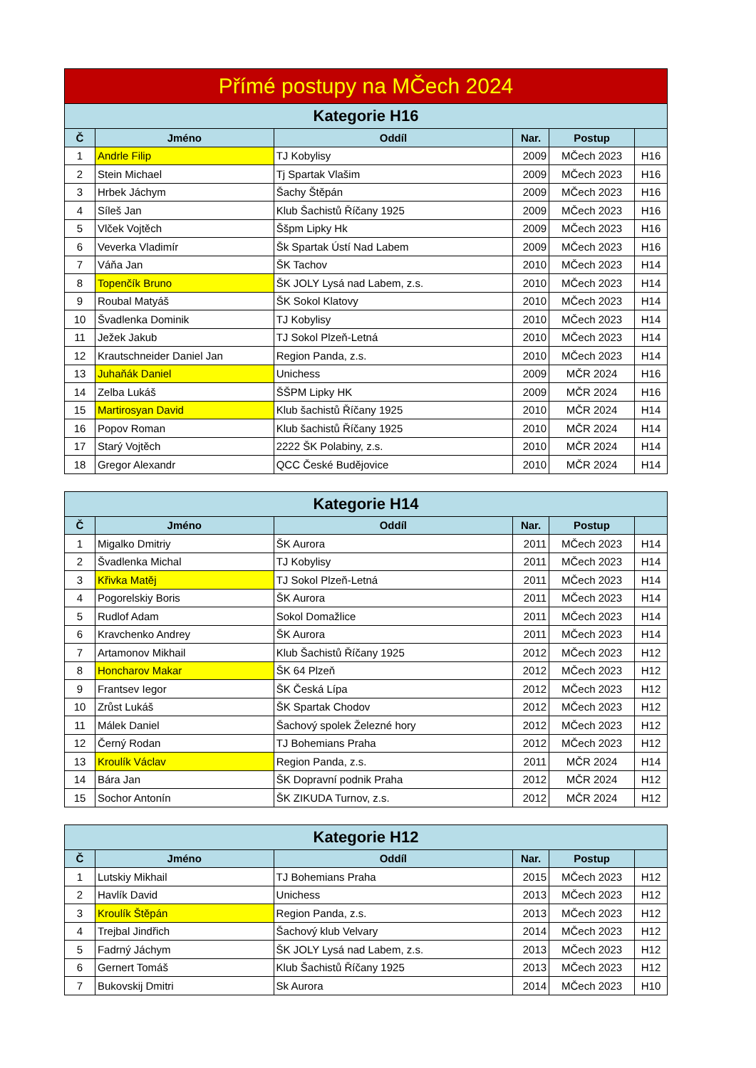| Přímé postupy na MČech 2024 | | | | | |
| --- | --- | --- | --- | --- | --- |
| Kategorie H16 | | | | | |
| Č | Jméno | Oddíl | Nar. | Postup | |
| 1 | Andrle Filip | TJ Kobylisy | 2009 | MČech 2023 | H16 |
| 2 | Stein Michael | Tj Spartak Vlašim | 2009 | MČech 2023 | H16 |
| 3 | Hrbek Jáchym | Šachy Štěpán | 2009 | MČech 2023 | H16 |
| 4 | Síleš Jan | Klub Šachistů Říčany 1925 | 2009 | MČech 2023 | H16 |
| 5 | Vlček Vojtěch | Ššpm Lipky Hk | 2009 | MČech 2023 | H16 |
| 6 | Veverka Vladimír | Šk Spartak Ústí Nad Labem | 2009 | MČech 2023 | H16 |
| 7 | Váňa Jan | ŠK Tachov | 2010 | MČech 2023 | H14 |
| 8 | Topenčík Bruno | ŠK JOLY Lysá nad Labem, z.s. | 2010 | MČech 2023 | H14 |
| 9 | Roubal Matyáš | ŠK Sokol Klatovy | 2010 | MČech 2023 | H14 |
| 10 | Švadlenka Dominik | TJ Kobylisy | 2010 | MČech 2023 | H14 |
| 11 | Ježek Jakub | TJ Sokol Plzeň-Letná | 2010 | MČech 2023 | H14 |
| 12 | Krautschneider Daniel Jan | Region Panda, z.s. | 2010 | MČech 2023 | H14 |
| 13 | Juhaňák Daniel | Unichess | 2009 | MČR 2024 | H16 |
| 14 | Zelba Lukáš | ŠŠPM Lipky HK | 2009 | MČR 2024 | H16 |
| 15 | Martirosyan David | Klub šachistů Říčany 1925 | 2010 | MČR 2024 | H14 |
| 16 | Popov Roman | Klub šachistů Říčany 1925 | 2010 | MČR 2024 | H14 |
| 17 | Starý Vojtěch | 2222 ŠK Polabiny, z.s. | 2010 | MČR 2024 | H14 |
| 18 | Gregor Alexandr | QCC České Budějovice | 2010 | MČR 2024 | H14 |
| Kategorie H14 | | | | | |
| --- | --- | --- | --- | --- | --- |
| Č | Jméno | Oddíl | Nar. | Postup | |
| 1 | Migalko Dmitriy | ŠK Aurora | 2011 | MČech 2023 | H14 |
| 2 | Švadlenka Michal | TJ Kobylisy | 2011 | MČech 2023 | H14 |
| 3 | Křivka Matěj | TJ Sokol Plzeň-Letná | 2011 | MČech 2023 | H14 |
| 4 | Pogorelskiy Boris | ŠK Aurora | 2011 | MČech 2023 | H14 |
| 5 | Rudlof Adam | Sokol Domažlice | 2011 | MČech 2023 | H14 |
| 6 | Kravchenko Andrey | ŠK Aurora | 2011 | MČech 2023 | H14 |
| 7 | Artamonov Mikhail | Klub Šachistů Říčany 1925 | 2012 | MČech 2023 | H12 |
| 8 | Honcharov Makar | ŠK 64 Plzeň | 2012 | MČech 2023 | H12 |
| 9 | Frantsev Iegor | ŠK Česká Lípa | 2012 | MČech 2023 | H12 |
| 10 | Zrůst Lukáš | ŠK Spartak Chodov | 2012 | MČech 2023 | H12 |
| 11 | Málek Daniel | Šachový spolek Železné hory | 2012 | MČech 2023 | H12 |
| 12 | Černý Rodan | TJ Bohemians Praha | 2012 | MČech 2023 | H12 |
| 13 | Kroulík Václav | Region Panda, z.s. | 2011 | MČR 2024 | H14 |
| 14 | Bára Jan | ŠK Dopravní podnik Praha | 2012 | MČR 2024 | H12 |
| 15 | Sochor Antonín | ŠK ZIKUDA Turnov, z.s. | 2012 | MČR 2024 | H12 |
| Kategorie H12 | | | | | |
| --- | --- | --- | --- | --- | --- |
| Č | Jméno | Oddíl | Nar. | Postup | |
| 1 | Lutskiy Mikhail | TJ Bohemians Praha | 2015 | MČech 2023 | H12 |
| 2 | Havlík David | Unichess | 2013 | MČech 2023 | H12 |
| 3 | Kroulík Štěpán | Region Panda, z.s. | 2013 | MČech 2023 | H12 |
| 4 | Trejbal Jindřich | Šachový klub Velvary | 2014 | MČech 2023 | H12 |
| 5 | Fadrný Jáchym | ŠK JOLY Lysá nad Labem, z.s. | 2013 | MČech 2023 | H12 |
| 6 | Gernert Tomáš | Klub Šachistů Říčany 1925 | 2013 | MČech 2023 | H12 |
| 7 | Bukovskij Dmitri | Sk Aurora | 2014 | MČech 2023 | H10 |